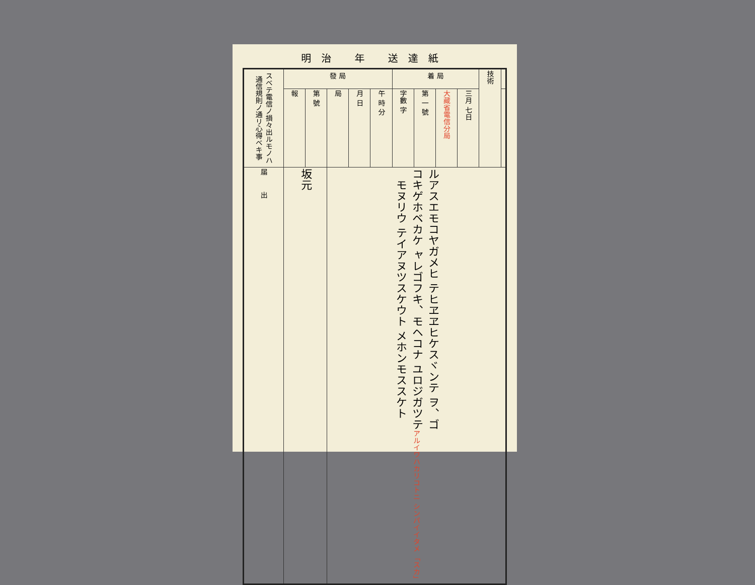明治 年 送達紙
| スベテ電信ノ損々出ルモノハ通信規則ノ通リ心得ベキ事 | 發 局 | | | | | 着 局 | | | | 技術 | |
| --- | --- | --- | --- | --- | --- | --- | --- | --- | --- | --- | --- |
| | 報 | 第 號 | 局 | 月 日 | 午 時 分 | 字數 字 | 第 一 號 | 大藏省電信分局 | 三月 七日 | | |
| 届 出 | 坂元 | | ルアスエモコヤガメヒ テヒヱヱヒケスヾンテ ヲ、ゴコキゲホベカケ ャレゴフキ、モヘコナ ユロジガツテモヌリウ テイアヌツスケウト メホンモススケト アルイワハカリコトニ シンパイイタメ 「スカ」 | | | | | | | | |